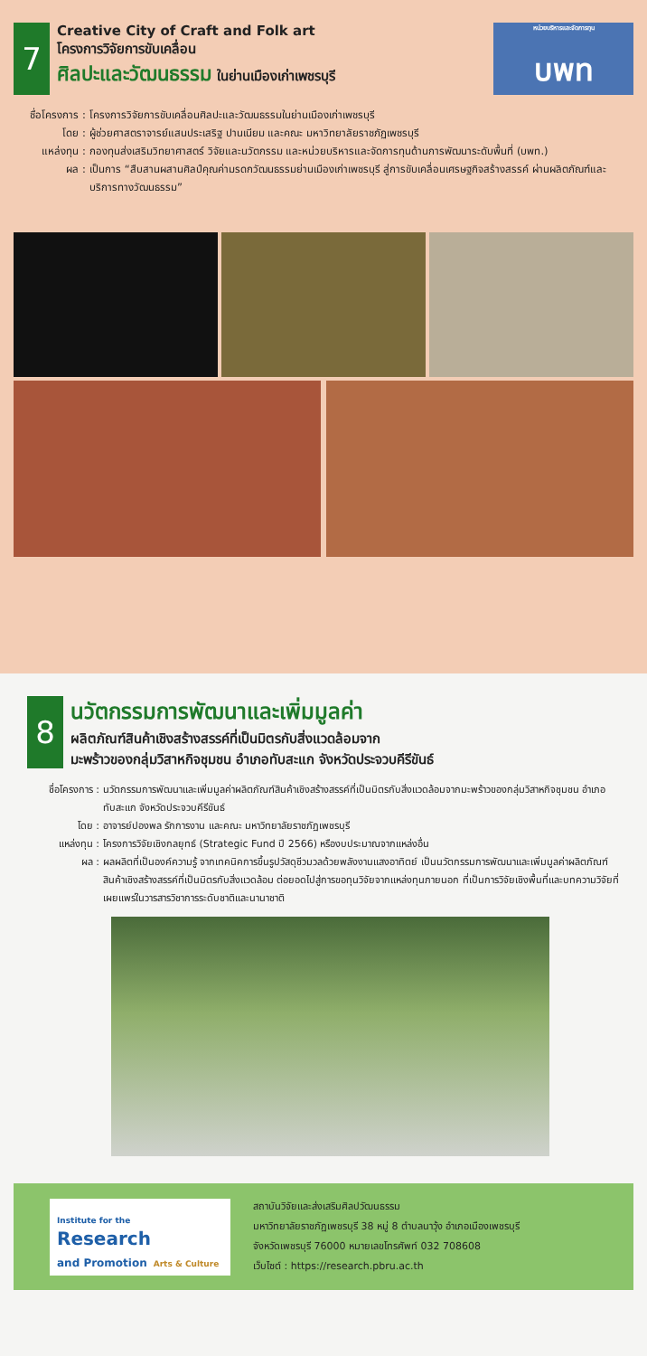7
Creative City of Craft and Folk art
โครงการวิจัยการขับเคลื่อน
ศิลปะและวัฒนธรรม ในย่านเมืองเก่าเพชรบุรี
หน่วยบริหารและจัดการทุน
บพท
ชื่อโครงการ : โครงการวิจัยการขับเคลื่อนศิลปะและวัฒนธรรมในย่านเมืองเก่าเพชรบุรี
โดย : ผู้ช่วยศาสตราจารย์แสนประเสริฐ ปานเนียม และคณะ มหาวิทยาลัยราชภัฏเพชรบุรี
แหล่งทุน : กองทุนส่งเสริมวิทยาศาสตร์ วิจัยและนวัตกรรม และหน่วยบริหารและจัดการทุนด้านการพัฒนาระดับพื้นที่ (บพท.)
ผล : เป็นการ “สืบสานผสานศิลป์คุณค่ามรดกวัฒนธรรมย่านเมืองเก่าเพชรบุรี สู่การขับเคลื่อนเศรษฐกิจสร้างสรรค์ ผ่านผลิตภัณฑ์และบริการทางวัฒนธรรม”
8
นวัตกรรมการพัฒนาและเพิ่มมูลค่า
ผลิตภัณฑ์สินค้าเชิงสร้างสรรค์ที่เป็นมิตรกับสิ่งแวดล้อมจาก
มะพร้าวของกลุ่มวิสาหกิจชุมชน อำเภอทับสะแก จังหวัดประจวบคีรีขันธ์
ชื่อโครงการ : นวัตกรรมการพัฒนาและเพิ่มมูลค่าผลิตภัณฑ์สินค้าเชิงสร้างสรรค์ที่เป็นมิตรกับสิ่งแวดล้อมจากมะพร้าวของกลุ่มวิสาหกิจชุมชน อำเภอทับสะแก จังหวัดประจวบคีรีขันธ์
โดย : อาจารย์ปองพล รักการงาน และคณะ มหาวิทยาลัยราชภัฏเพชรบุรี
แหล่งทุน : โครงการวิจัยเชิงกลยุทธ์ (Strategic Fund ปี 2566) หรืองบประมาณจากแหล่งอื่น
ผล : ผลผลิตที่เป็นองค์ความรู้ จากเทคนิคการขึ้นรูปวัสดุชีวมวลด้วยพลังงานแสงอาทิตย์ เป็นนวัตกรรมการพัฒนาและเพิ่มมูลค่าผลิตภัณฑ์สินค้าเชิงสร้างสรรค์ที่เป็นมิตรกับสิ่งแวดล้อม ต่อยอดไปสู่การขอทุนวิจัยจากแหล่งทุนภายนอก ที่เป็นการวิจัยเชิงพื้นที่และบทความวิจัยที่เผยแพร่ในวารสารวิชาการระดับชาติและนานาชาติ
Institute for the
Research
and Promotion Arts & Culture
สถาบันวิจัยและส่งเสริมศิลปวัฒนธรรม
มหาวิทยาลัยราชภัฏเพชรบุรี 38 หมู่ 8 ตำบลนาวุ้ง อำเภอเมืองเพชรบุรี
จังหวัดเพชรบุรี 76000 หมายเลขโทรศัพท์ 032 708608
เว็บไซต์ : https://research.pbru.ac.th